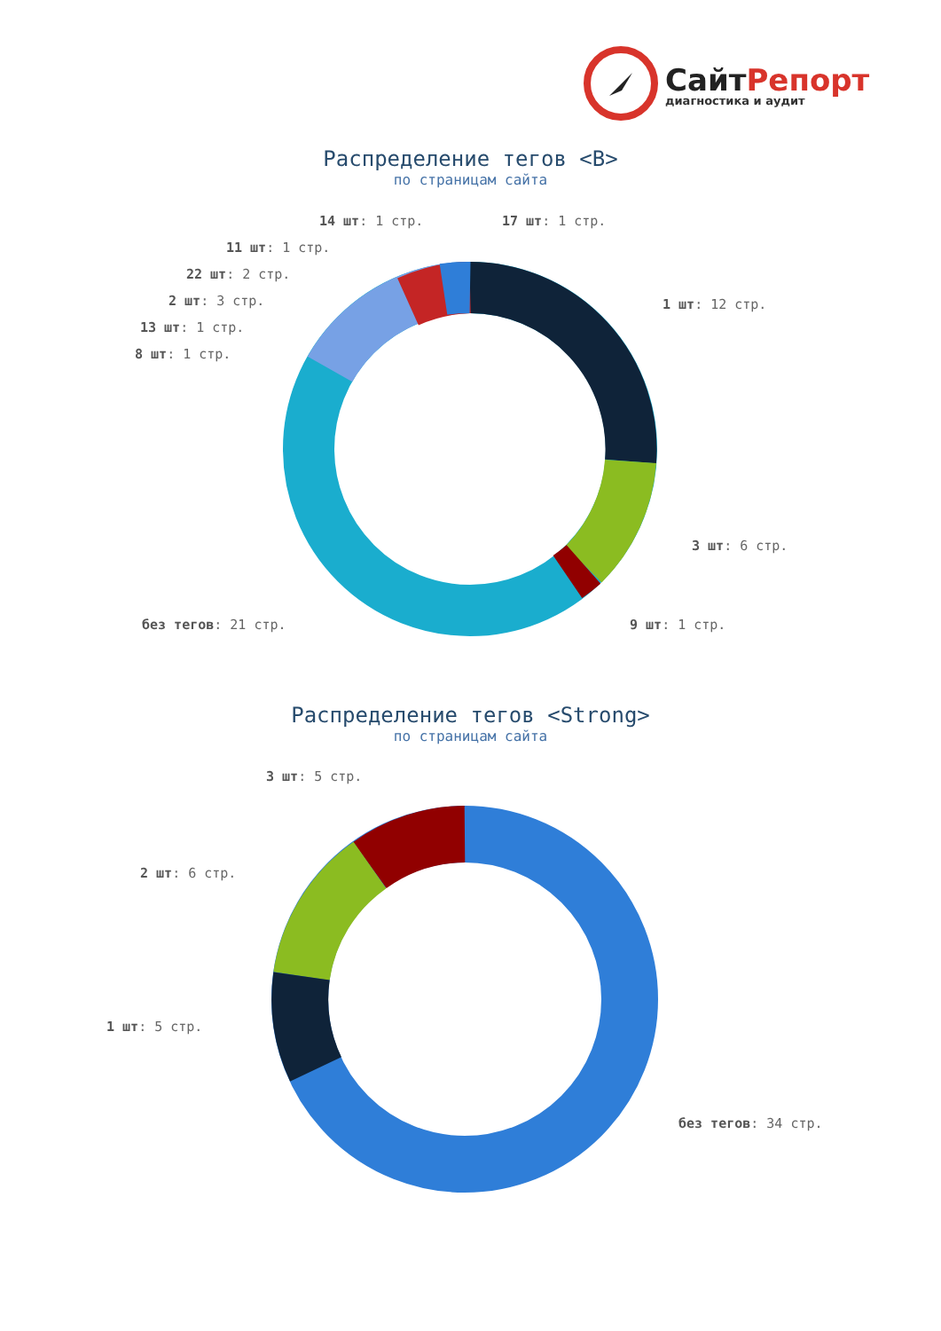СайтРепорт
диагностика и аудит
Распределение тегов <B>
по страницам сайта
14 шт: 1 стр. 17 шт: 1 стр.
11 шт: 1 стр.
22 шт: 2 стр.
1 шт: 12 стр.
2 шт: 3 стр.
13 шт: 1 стр.
8 шт: 1 стр.
3 шт: 6 стр.
без тегов: 21 стр. 9 шт: 1 стр.
Распределение тегов <Strong>
по страницам сайта
3 шт: 5 стр.
2 шт: 6 стр.
1 шт: 5 стр.
без тегов: 34 стр.